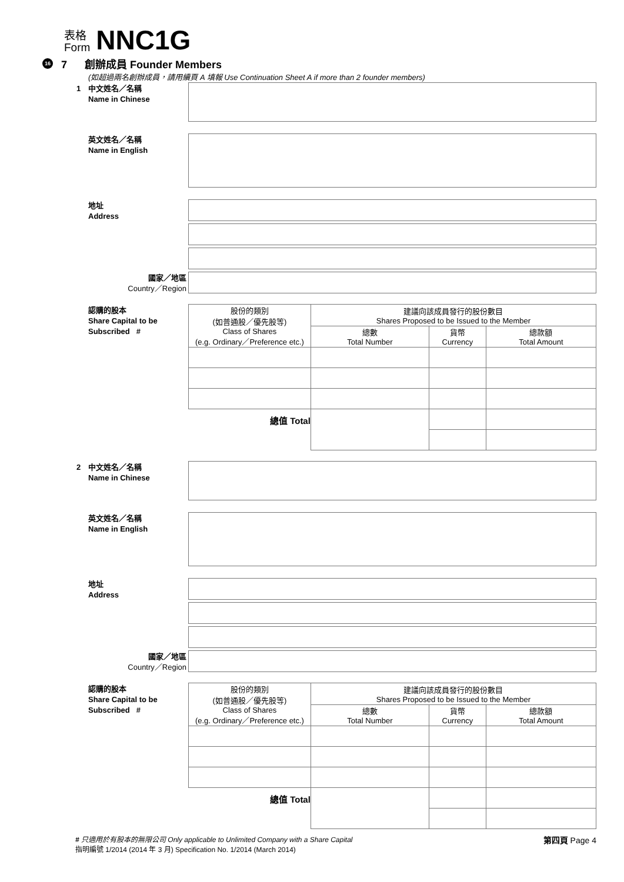表格
Form
NNC1G
16 7 創辦成員 Founder Members
(如超過兩名創辦成員，請用續頁 A 填報 Use Continuation Sheet A if more than 2 founder members)
1 中文姓名／名稱
Name in Chinese
英文姓名／名稱
Name in English
地址
Address
國家／地區
Country／Region
認購的股本
Share Capital to be
Subscribed #
| 股份的類別 (如普通股／優先股等) Class of Shares (e.g. Ordinary／Preference etc.) | 建議向該成員發行的股份數目 Shares Proposed to be Issued to the Member | | |
| --- | --- | --- | --- |
| | 總數 Total Number | 貨幣 Currency | 總款額 Total Amount |
| 總值 Total | | | |
2 中文姓名／名稱
Name in Chinese
英文姓名／名稱
Name in English
地址
Address
國家／地區
Country／Region
認購的股本
Share Capital to be
Subscribed #
| 股份的類別 (如普通股／優先股等) Class of Shares (e.g. Ordinary／Preference etc.) | 建議向該成員發行的股份數目 Shares Proposed to be Issued to the Member | | |
| --- | --- | --- | --- |
| | 總數 Total Number | 貨幣 Currency | 總款額 Total Amount |
| 總值 Total | | | |
# 只適用於有股本的無限公司 Only applicable to Unlimited Company with a Share Capital
指明編號 1/2014 (2014 年 3 月) Specification No. 1/2014 (March 2014)
第四頁 Page 4